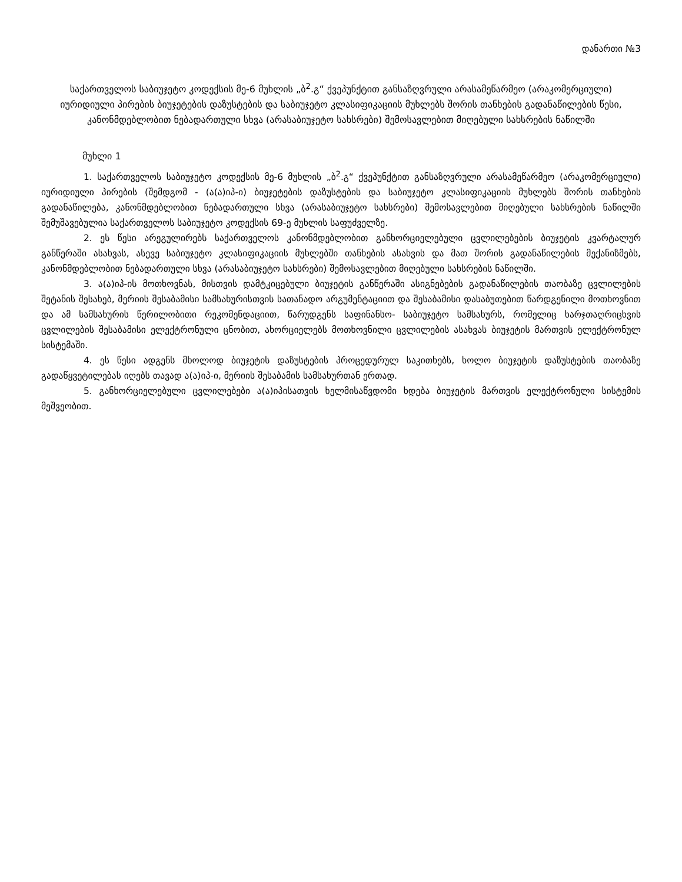დანართი №3
საქართველოს საბიუჯეტო კოდექსის მე-6 მუხლის „ბ<sup>2</sup>.გ“ ქვეპუნქტით განსაზღვრული არასამეწარმეო (არაკომერციული) იურიდიული პირების ბიუჯეტების დაზუსტების და საბიუჯეტო კლასიფიკაციის მუხლებს შორის თანხების გადანაწილების წესი, კანონმდებლობით ნებადართული სხვა (არასაბიუჯეტო სახსრები) შემოსავლებით მიღებული სახსრების ნაწილში
მუხლი 1
1. საქართველოს საბიუჯეტო კოდექსის მე-6 მუხლის „ბ<sup>2</sup>.გ“ ქვეპუნქტით განსაზღვრული არასამეწარმეო (არაკომერციული) იურიდიული პირების (შემდგომ - (ა(ა)იპ-ი) ბიუჯეტების დაზუსტების და საბიუჯეტო კლასიფიკაციის მუხლებს შორის თანხების გადანაწილება, კანონმდებლობით ნებადართული სხვა (არასაბიუჯეტო სახსრები) შემოსავლებით მიღებული სახსრების ნაწილში შემუშავებულია საქართველოს საბიუჯეტო კოდექსის 69-ე მუხლის საფუძველზე.
2. ეს წესი არეგულირებს საქართველოს კანონმდებლობით განხორციელებული ცვლილებების ბიუჯეტის კვარტალურ განწერაში ასახვას, ასევე საბიუჯეტო კლასიფიკაციის მუხლებში თანხების ასახვის და მათ შორის გადანაწილების მექანიზმებს, კანონმდებლობით ნებადართული სხვა (არასაბიუჯეტო სახსრები) შემოსავლებით მიღებული სახსრების ნაწილში.
3. ა(ა)იპ-ის მოთხოვნას, მისთვის დამტკიცებული ბიუჯეტის განწერაში ასიგნებების გადანაწილების თაობაზე ცვლილების შეტანის შესახებ, მერიის შესაბამისი სამსახურისთვის სათანადო არგუმენტაციით და შესაბამისი დასაბუთებით წარდგენილი მოთხოვნით და ამ სამსახურის წერილობითი რეკომენდაციით, წარუდგენს საფინანსო- საბიუჯეტო სამსახურს, რომელიც ხარჯთაღრიცხვის ცვლილების შესაბამისი ელექტრონული ცნობით, ახორციელებს მოთხოვნილი ცვლილების ასახვას ბიუჯეტის მართვის ელექტრონულ სისტემაში.
4. ეს წესი ადგენს მხოლოდ ბიუჯეტის დაზუსტების პროცედურულ საკითხებს, ხოლო ბიუჯეტის დაზუსტების თაობაზე გადაწყვეტილებას იღებს თავად ა(ა)იპ-ი, მერიის შესაბამის სამსახურთან ერთად.
5. განხორციელებული ცვლილებები ა(ა)იპისათვის ხელმისაწვდომი ხდება ბიუჯეტის მართვის ელექტრონული სისტემის მეშვეობით.